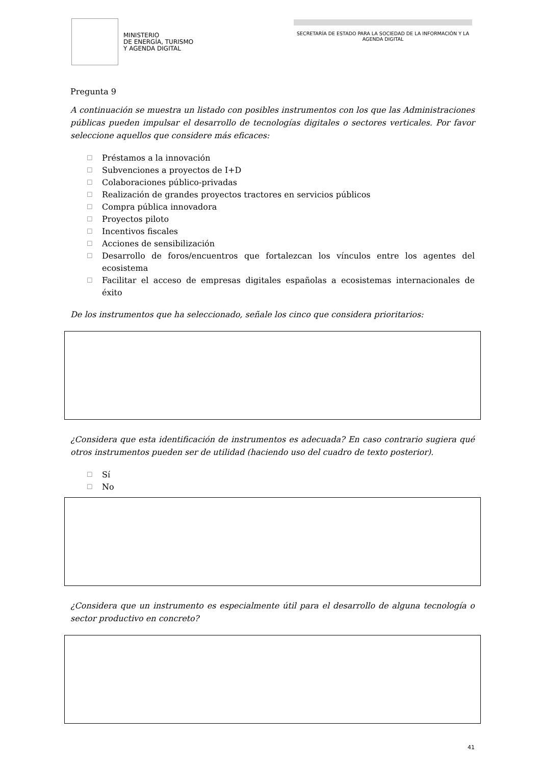MINISTERIO
DE ENERGÍA, TURISMO
Y AGENDA DIGITAL
SECRETARÍA DE ESTADO PARA LA SOCIEDAD DE LA INFORMACIÓN Y LA AGENDA DIGITAL
Pregunta 9
A continuación se muestra un listado con posibles instrumentos con los que las Administraciones públicas pueden impulsar el desarrollo de tecnologías digitales o sectores verticales. Por favor seleccione aquellos que considere más eficaces:
☐ Préstamos a la innovación
☐ Subvenciones a proyectos de I+D
☐ Colaboraciones público-privadas
☐ Realización de grandes proyectos tractores en servicios públicos
☐ Compra pública innovadora
☐ Proyectos piloto
☐ Incentivos fiscales
☐ Acciones de sensibilización
☐ Desarrollo de foros/encuentros que fortalezcan los vínculos entre los agentes del ecosistema
☐ Facilitar el acceso de empresas digitales españolas a ecosistemas internacionales de éxito
De los instrumentos que ha seleccionado, señale los cinco que considera prioritarios:
¿Considera que esta identificación de instrumentos es adecuada? En caso contrario sugiera qué otros instrumentos pueden ser de utilidad (haciendo uso del cuadro de texto posterior).
☐ Sí
☐ No
¿Considera que un instrumento es especialmente útil para el desarrollo de alguna tecnología o sector productivo en concreto?
41